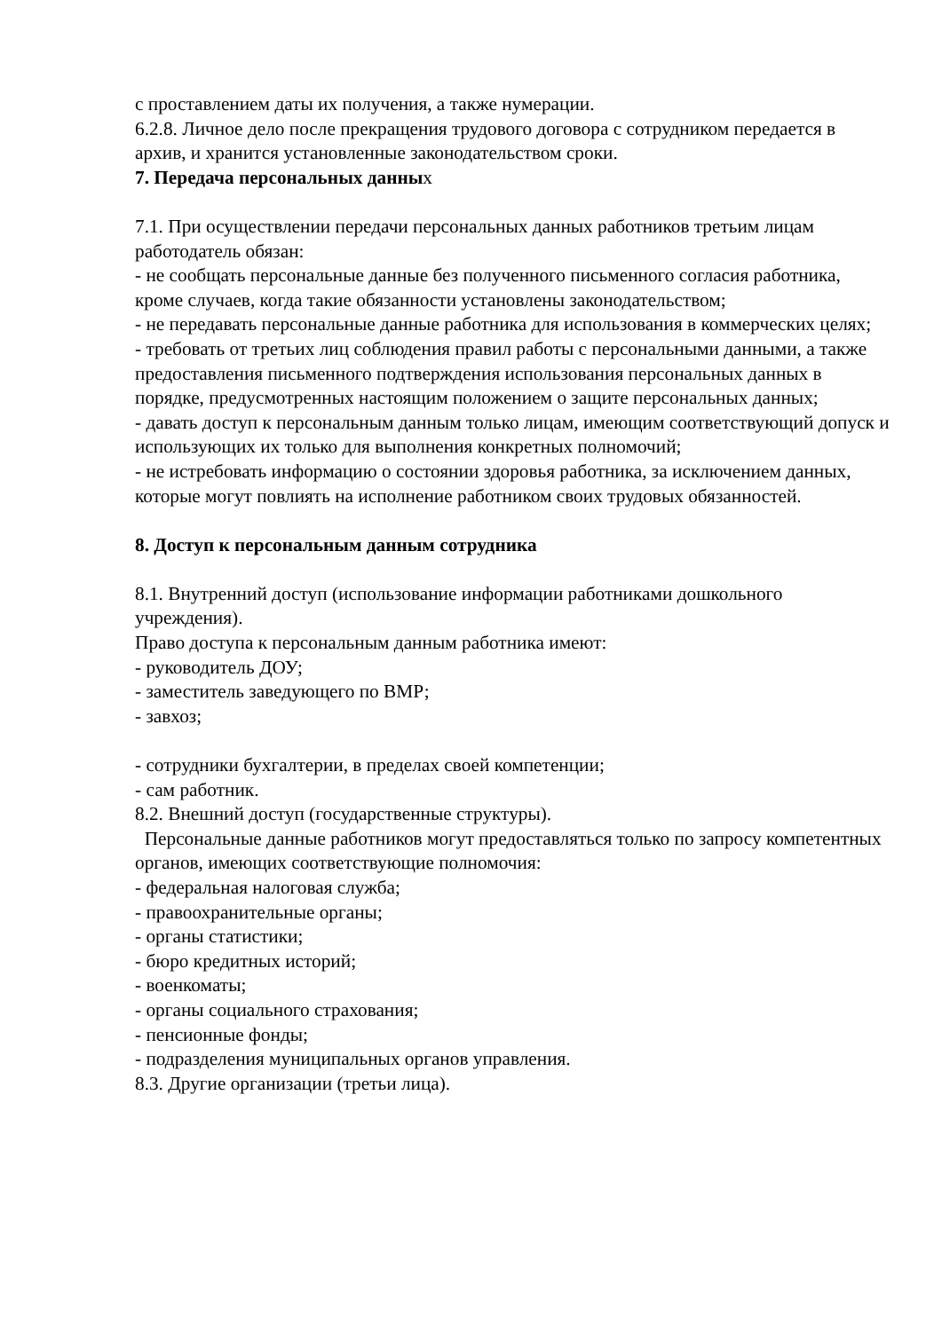с проставлением даты их получения, а также нумерации.
6.2.8. Личное дело после прекращения трудового договора с сотрудником передается в архив, и хранится установленные законодательством сроки.
7. Передача персональных данных
7.1. При осуществлении передачи персональных данных работников третьим лицам работодатель обязан:
- не сообщать персональные данные без полученного письменного согласия работника, кроме случаев, когда такие обязанности установлены законодательством;
- не передавать персональные данные работника для использования в коммерческих целях;
- требовать от третьих лиц соблюдения правил работы с персональными данными, а также предоставления письменного подтверждения использования персональных данных в порядке, предусмотренных настоящим положением о защите персональных данных;
- давать доступ к персональным данным только лицам, имеющим соответствующий допуск и использующих их только для выполнения конкретных полномочий;
- не истребовать информацию о состоянии здоровья работника, за исключением данных, которые могут повлиять на исполнение работником своих трудовых обязанностей.
8. Доступ к персональным данным сотрудника
8.1. Внутренний доступ (использование информации работниками дошкольного учреждения).
Право доступа к персональным данным работника имеют:
- руководитель ДОУ;
- заместитель заведующего по ВМР;
- завхоз;
- сотрудники бухгалтерии, в пределах своей компетенции;
- сам работник.
8.2. Внешний доступ (государственные структуры).
Персональные данные работников могут предоставляться только по запросу компетентных органов, имеющих соответствующие полномочия:
- федеральная налоговая служба;
- правоохранительные органы;
- органы статистики;
- бюро кредитных историй;
- военкоматы;
- органы социального страхования;
- пенсионные фонды;
- подразделения муниципальных органов управления.
8.3. Другие организации (третьи лица).